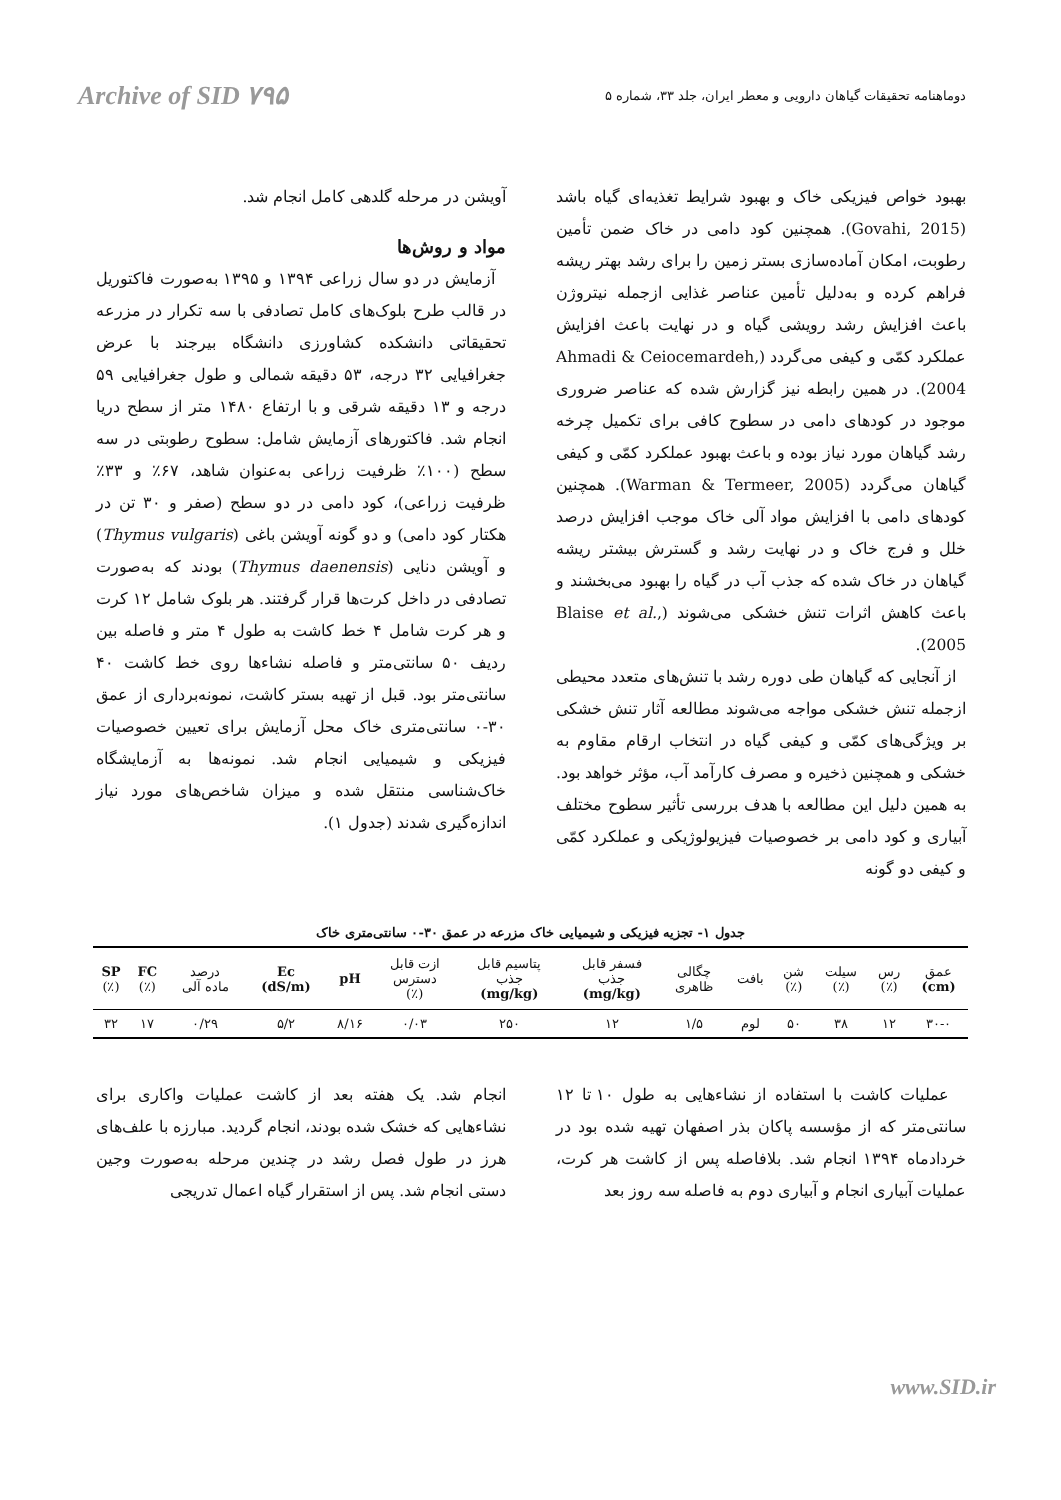Archive of SID ۷۹۵ دوماهنامه تحقیقات گیاهان دارویی و معطر ایران، جلد ۳۳، شماره ۵
بهبود خواص فیزیکی خاک و بهبود شرایط تغذیه‌ای گیاه باشد (Govahi, 2015). همچنین کود دامی در خاک ضمن تأمین رطوبت، امکان آماده‌سازی بستر زمین را برای رشد بهتر ریشه فراهم کرده و به‌دلیل تأمین عناصر غذایی ازجمله نیتروژن باعث افزایش رشد رویشی گیاه و در نهایت باعث افزایش عملکرد کمّی و کیفی می‌گردد (Ahmadi & Ceiocemardeh, 2004). در همین رابطه نیز گزارش شده که عناصر ضروری موجود در کودهای دامی در سطوح کافی برای تکمیل چرخه رشد گیاهان مورد نیاز بوده و باعث بهبود عملکرد کمّی و کیفی گیاهان می‌گردد (Warman & Termeer, 2005). همچنین کودهای دامی با افزایش مواد آلی خاک موجب افزایش درصد خلل و فرج خاک و در نهایت رشد و گسترش بیشتر ریشه گیاهان در خاک شده که جذب آب در گیاه را بهبود می‌بخشند و باعث کاهش اثرات تنش خشکی می‌شوند (Blaise et al., 2005).
از آنجایی که گیاهان طی دوره رشد با تنش‌های متعدد محیطی ازجمله تنش خشکی مواجه می‌شوند مطالعه آثار تنش خشکی بر ویژگی‌های کمّی و کیفی گیاه در انتخاب ارقام مقاوم به خشکی و همچنین ذخیره و مصرف کارآمد آب، مؤثر خواهد بود. به همین دلیل این مطالعه با هدف بررسی تأثیر سطوح مختلف آبیاری و کود دامی بر خصوصیات فیزیولوژیکی و عملکرد کمّی و کیفی دو گونه
آویشن در مرحله گلدهی کامل انجام شد.
مواد و روش‌ها
آزمایش در دو سال زراعی ۱۳۹۴ و ۱۳۹۵ به‌صورت فاکتوریل در قالب طرح بلوک‌های کامل تصادفی با سه تکرار در مزرعه تحقیقاتی دانشکده کشاورزی دانشگاه بیرجند با عرض جغرافیایی ۳۲ درجه، ۵۳ دقیقه شمالی و طول جغرافیایی ۵۹ درجه و ۱۳ دقیقه شرقی و با ارتفاع ۱۴۸۰ متر از سطح دریا انجام شد. فاکتورهای آزمایش شامل: سطوح رطوبتی در سه سطح (۱۰۰٪ ظرفیت زراعی به‌عنوان شاهد، ۶۷٪ و ۳۳٪ ظرفیت زراعی)، کود دامی در دو سطح (صفر و ۳۰ تن در هکتار کود دامی) و دو گونه آویشن باغی (Thymus vulgaris) و آویشن دنایی (Thymus daenensis) بودند که به‌صورت تصادفی در داخل کرت‌ها قرار گرفتند. هر بلوک شامل ۱۲ کرت و هر کرت شامل ۴ خط کاشت به طول ۴ متر و فاصله بین ردیف ۵۰ سانتی‌متر و فاصله نشاءها روی خط کاشت ۴۰ سانتی‌متر بود. قبل از تهیه بستر کاشت، نمونه‌برداری از عمق ۳۰-۰ سانتی‌متری خاک محل آزمایش برای تعیین خصوصیات فیزیکی و شیمیایی انجام شد. نمونه‌ها به آزمایشگاه خاک‌شناسی منتقل شده و میزان شاخص‌های مورد نیاز اندازه‌گیری شدند (جدول ۱).
جدول ۱- تجزیه فیزیکی و شیمیایی خاک مزرعه در عمق ۳۰-۰ سانتی‌متری خاک
| عمق (cm) | رس (٪) | سیلت (٪) | شن (٪) | بافت | چگالی ظاهری | فسفر قابل جذب (mg/kg) | پتاسیم قابل جذب (mg/kg) | ازت قابل دسترس (٪) | pH | Ec (dS/m) | درصد ماده آلی | FC (٪) | SP (٪) |
| --- | --- | --- | --- | --- | --- | --- | --- | --- | --- | --- | --- | --- | --- |
| ۳۰-۰ | ۱۲ | ۳۸ | ۵۰ | لوم | ۱/۵ | ۱۲ | ۲۵۰ | ۰/۰۳ | ۸/۱۶ | ۵/۲ | ۰/۲۹ | ۱۷ | ۳۲ |
عملیات کاشت با استفاده از نشاءهایی به طول ۱۰ تا ۱۲ سانتی‌متر که از مؤسسه پاکان بذر اصفهان تهیه شده بود در خردادماه ۱۳۹۴ انجام شد. بلافاصله پس از کاشت هر کرت، عملیات آبیاری انجام و آبیاری دوم به فاصله سه روز بعد
انجام شد. یک هفته بعد از کاشت عملیات واکاری برای نشاءهایی که خشک شده بودند، انجام گردید. مبارزه با علف‌های هرز در طول فصل رشد در چندین مرحله به‌صورت وجین دستی انجام شد. پس از استقرار گیاه اعمال تدریجی
www.SID.ir